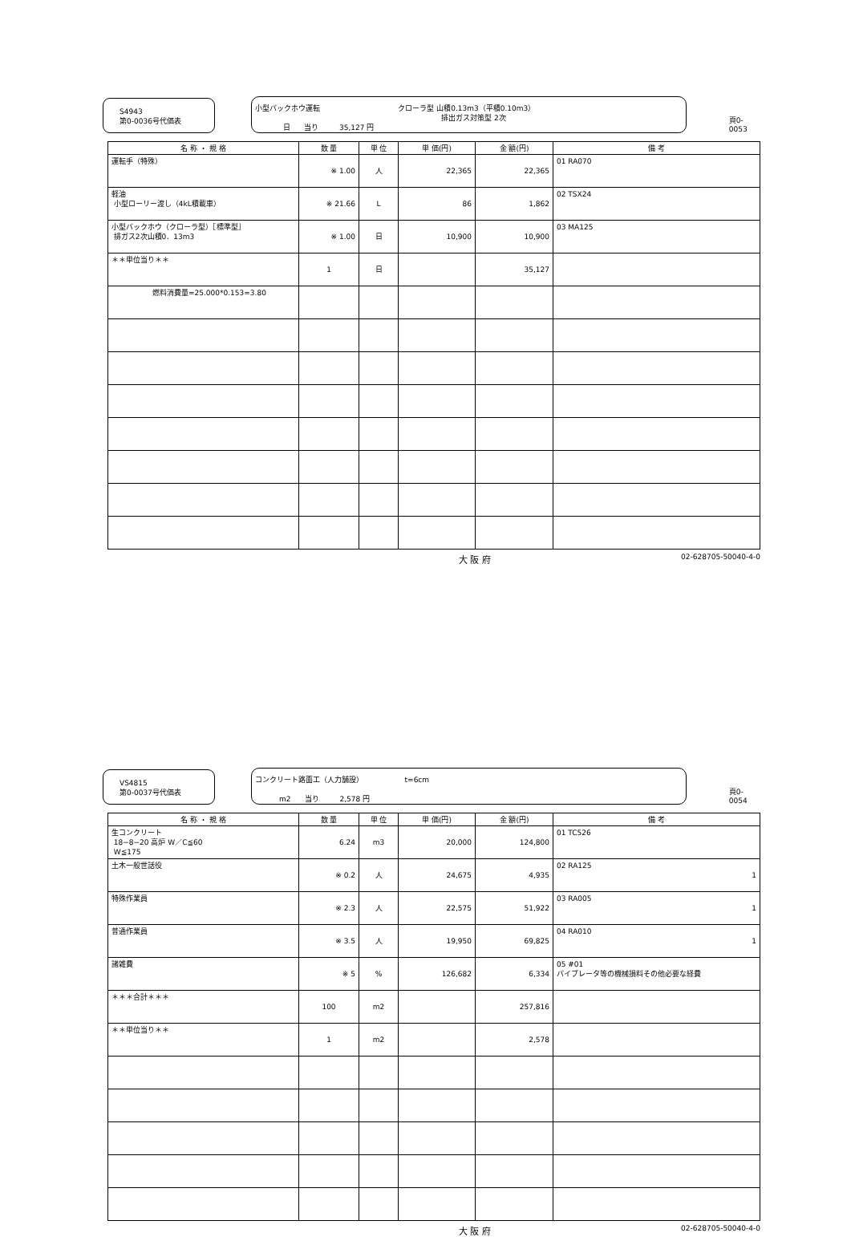S4943
第0-0036号代価表
小型バックホウ運転 クローラ型 山積0.13m3（平積0.10m3）
排出ガス対策型 2次
日 当り 35,127 円
頁0-0053
| 名 称 ・ 規 格 | 数 量 | 単 位 | 単 価(円) | 金 額(円) | 備 考 |
| --- | --- | --- | --- | --- | --- |
| 運転手（特殊） | ※ 1.00 | 人 | 22,365 | 22,365 | 01 RA070 |
| 軽油 小型ローリー渡し（4kL積載車） | ※ 21.66 | L | 86 | 1,862 | 02 TSX24 |
| 小型バックホウ（クローラ型）［標準型］ 排ガス2次山積0．13m3 | ※ 1.00 | 日 | 10,900 | 10,900 | 03 MA125 |
| ＊＊単位当り＊＊ | 1 | 日 | | 35,127 | |
| 燃料消費量=25.000*0.153=3.80 | | | | | |
大 阪 府 02-628705-50040-4-0
VS4815
第0-0037号代価表
コンクリート路面工（人力舗設） t=6cm
m2 当り 2,578 円
頁0-0054
| 名 称 ・ 規 格 | 数 量 | 単 位 | 単 価(円) | 金 額(円) | 備 考 |
| --- | --- | --- | --- | --- | --- |
| 生コンクリート 18−8−20 高炉 W／C≦60 W≦175 | 6.24 | m3 | 20,000 | 124,800 | 01 TC526 |
| 土木一般世話役 | ※ 0.2 | 人 | 24,675 | 4,935 | 02 RA125 1 |
| 特殊作業員 | ※ 2.3 | 人 | 22,575 | 51,922 | 03 RA005 1 |
| 普通作業員 | ※ 3.5 | 人 | 19,950 | 69,825 | 04 RA010 1 |
| 諸雑費 | ※ 5 | % | 126,682 | 6,334 | 05 #01 バイブレータ等の機械損料その他必要な経費 |
| ＊＊＊合計＊＊＊ | 100 | m2 | | 257,816 | |
| ＊＊単位当り＊＊ | 1 | m2 | | 2,578 | |
大 阪 府 02-628705-50040-4-0